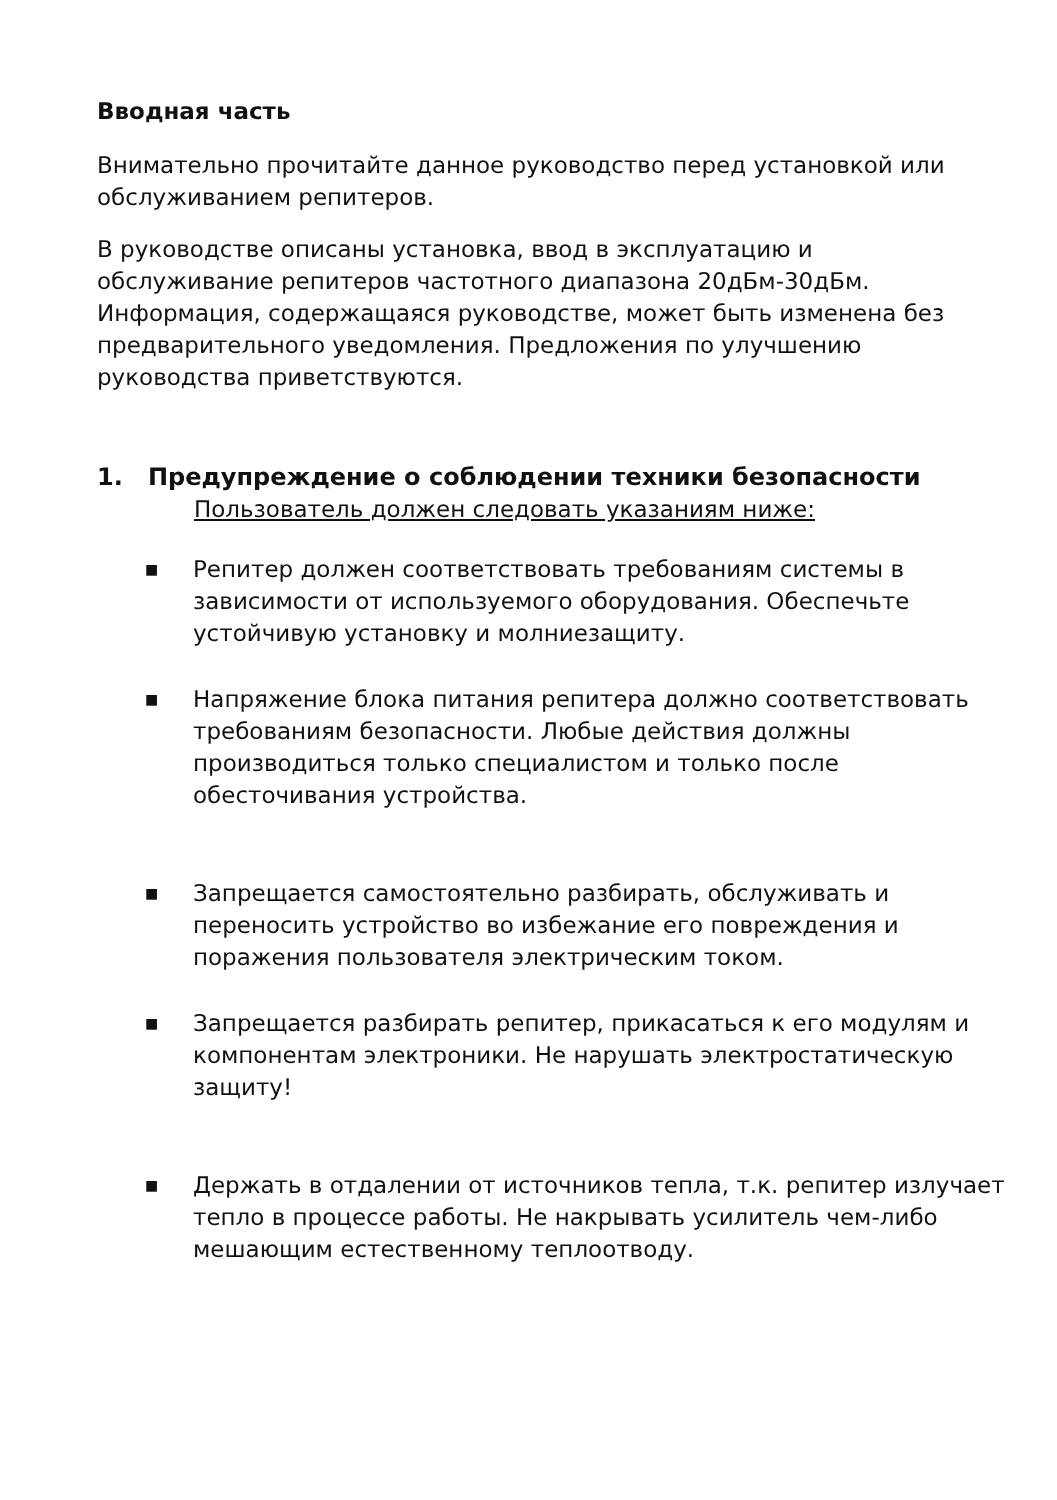Вводная часть
Внимательно прочитайте данное руководство перед установкой или обслуживанием репитеров.
В руководстве описаны установка, ввод в эксплуатацию и обслуживание репитеров частотного диапазона 20дБм-30дБм. Информация, содержащаяся руководстве, может быть изменена без предварительного уведомления. Предложения по улучшению руководства приветствуются.
1. Предупреждение о соблюдении техники безопасности
Пользователь должен следовать указаниям ниже:
■ Репитер должен соответствовать требованиям системы в зависимости от используемого оборудования. Обеспечьте устойчивую установку и молниезащиту.
■ Напряжение блока питания репитера должно соответствовать требованиям безопасности. Любые действия должны производиться только специалистом и только после обесточивания устройства.
■ Запрещается самостоятельно разбирать, обслуживать и переносить устройство во избежание его повреждения и поражения пользователя электрическим током.
■ Запрещается разбирать репитер, прикасаться к его модулям и компонентам электроники. Не нарушать электростатическую защиту!
■ Держать в отдалении от источников тепла, т.к. репитер излучает тепло в процессе работы. Не накрывать усилитель чем-либо мешающим естественному теплоотводу.